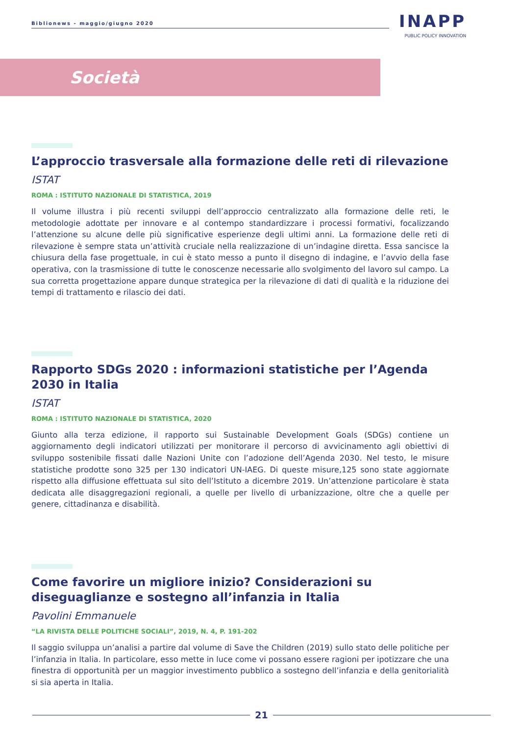Biblionews - maggio/giugno 2020
INAPP
PUBLIC POLICY INNOVATION
Società
L’approccio trasversale alla formazione delle reti di rilevazione
ISTAT
ROMA : ISTITUTO NAZIONALE DI STATISTICA, 2019
Il volume illustra i più recenti sviluppi dell’approccio centralizzato alla formazione delle reti, le metodologie adottate per innovare e al contempo standardizzare i processi formativi, focalizzando l’attenzione su alcune delle più significative esperienze degli ultimi anni. La formazione delle reti di rilevazione è sempre stata un’attività cruciale nella realizzazione di un’indagine diretta. Essa sancisce la chiusura della fase progettuale, in cui è stato messo a punto il disegno di indagine, e l’avvio della fase operativa, con la trasmissione di tutte le conoscenze necessarie allo svolgimento del lavoro sul campo. La sua corretta progettazione appare dunque strategica per la rilevazione di dati di qualità e la riduzione dei tempi di trattamento e rilascio dei dati.
Rapporto SDGs 2020 : informazioni statistiche per l’Agenda 2030 in Italia
ISTAT
ROMA : ISTITUTO NAZIONALE DI STATISTICA, 2020
Giunto alla terza edizione, il rapporto sui Sustainable Development Goals (SDGs) contiene un aggiornamento degli indicatori utilizzati per monitorare il percorso di avvicinamento agli obiettivi di sviluppo sostenibile fissati dalle Nazioni Unite con l’adozione dell’Agenda 2030. Nel testo, le misure statistiche prodotte sono 325 per 130 indicatori UN-IAEG. Di queste misure,125 sono state aggiornate rispetto alla diffusione effettuata sul sito dell’Istituto a dicembre 2019. Un’attenzione particolare è stata dedicata alle disaggregazioni regionali, a quelle per livello di urbanizzazione, oltre che a quelle per genere, cittadinanza e disabilità.
Come favorire un migliore inizio? Considerazioni su diseguaglianze e sostegno all’infanzia in Italia
Pavolini Emmanuele
“LA RIVISTA DELLE POLITICHE SOCIALI”, 2019, N. 4, P. 191-202
Il saggio sviluppa un’analisi a partire dal volume di Save the Children (2019) sullo stato delle politiche per l’infanzia in Italia. In particolare, esso mette in luce come vi possano essere ragioni per ipotizzare che una finestra di opportunità per un maggior investimento pubblico a sostegno dell’infanzia e della genitorialità si sia aperta in Italia.
21